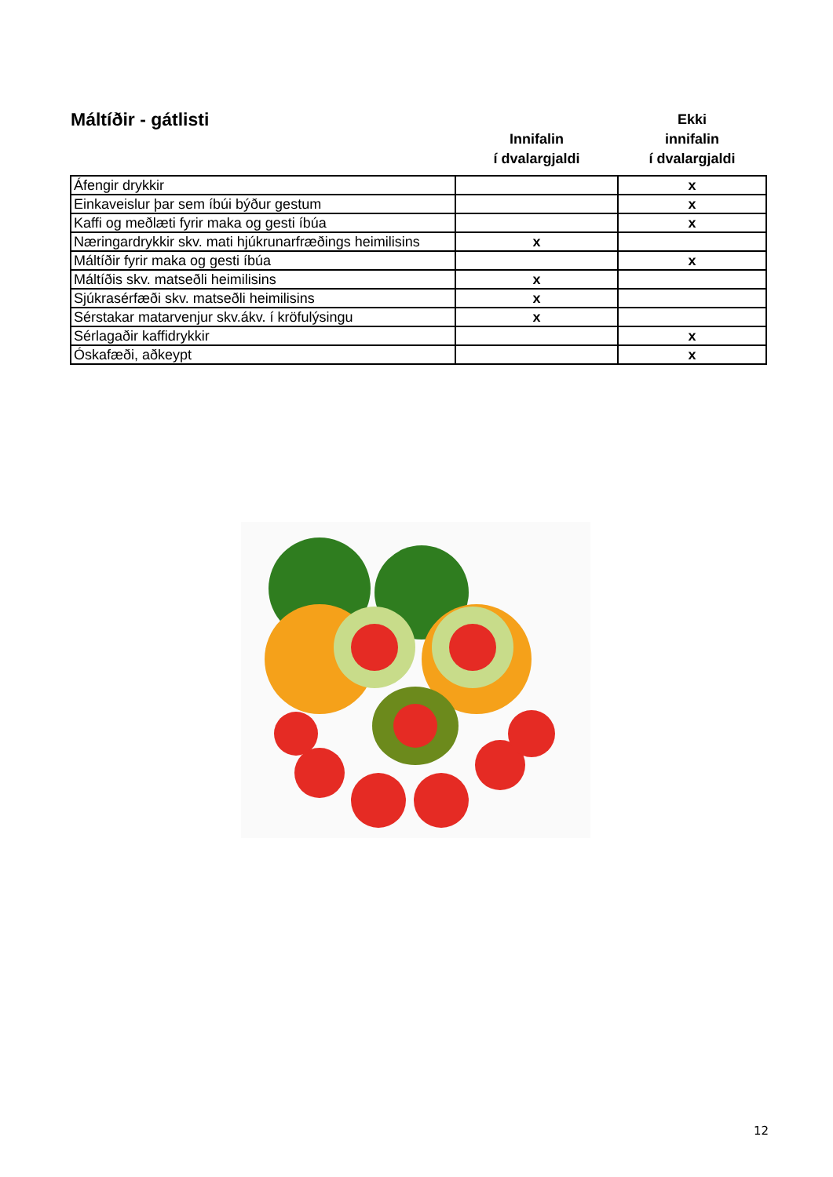| Máltíðir - gátlisti | Innifalin í dvalargjaldi | Ekki innifalin í dvalargjaldi |
| --- | --- | --- |
| Áfengir drykkir | | x |
| Einkaveislur þar sem íbúi býður gestum | | x |
| Kaffi og meðlæti fyrir maka og gesti íbúa | | x |
| Næringardrykkir skv. mati hjúkrunarfræðings heimilisins | x | |
| Máltíðir fyrir maka og gesti íbúa | | x |
| Máltíðis skv. matseðli heimilisins | x | |
| Sjúkrasérfæði skv. matseðli heimilisins | x | |
| Sérstakar matarvenjur skv.ákv. í kröfulýsingu | x | |
| Sérlagaðir kaffidrykkir | | x |
| Óskafæði, aðkeypt | | x |
12